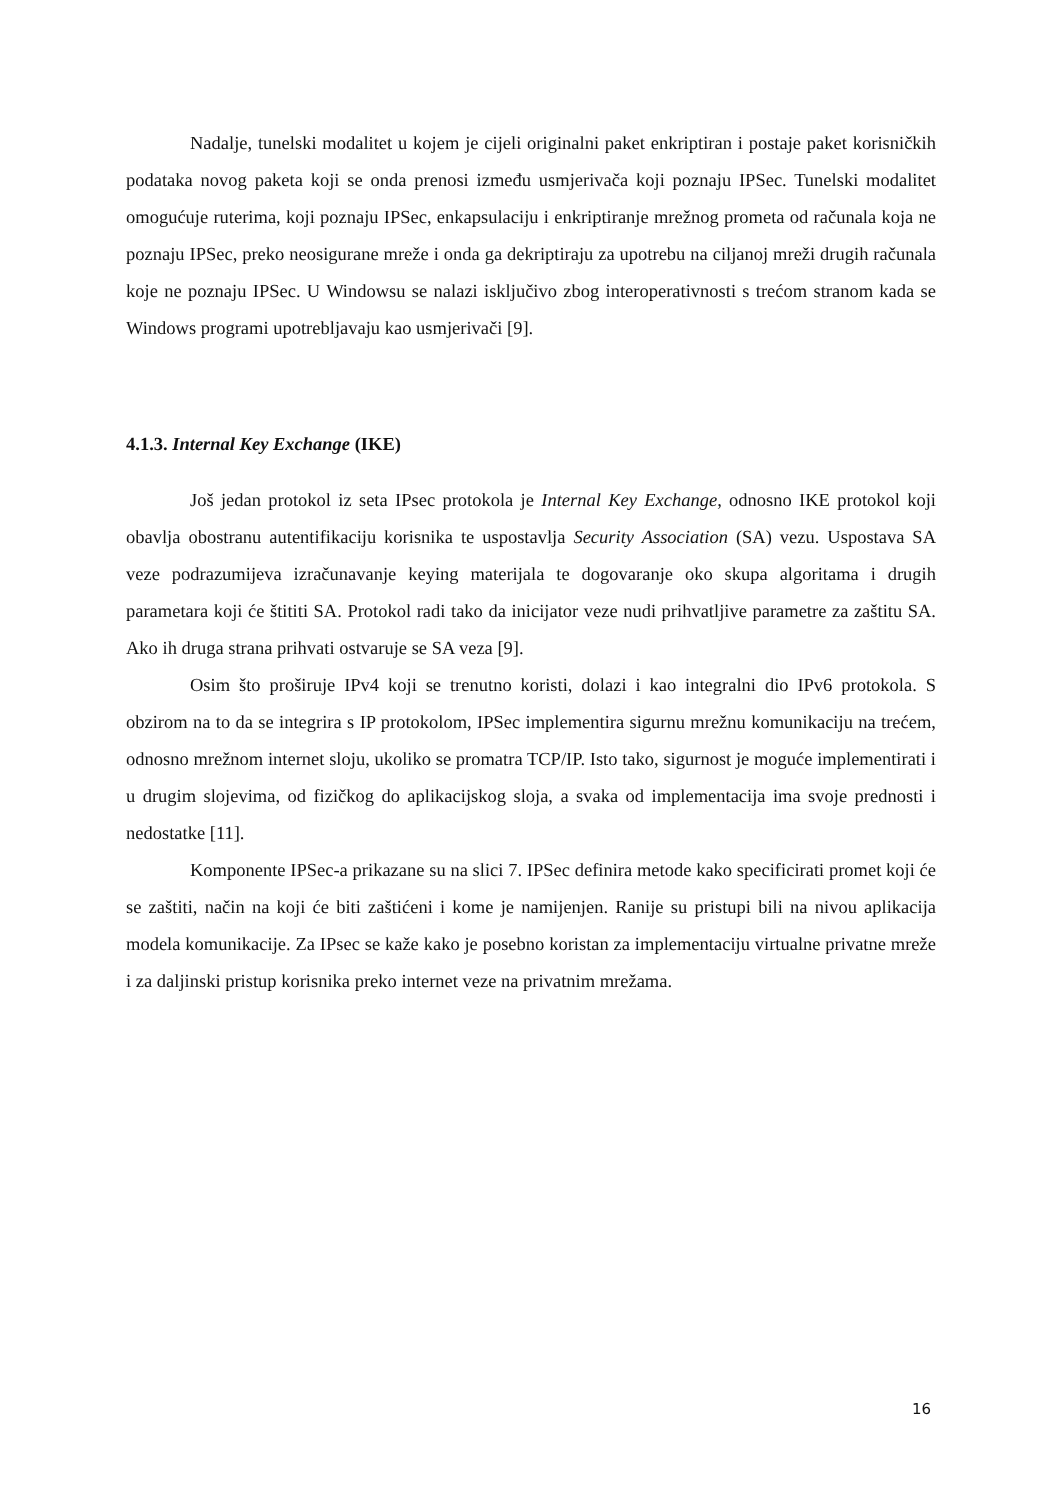Nadalje, tunelski modalitet u kojem je cijeli originalni paket enkriptiran i postaje paket korisničkih podataka novog paketa koji se onda prenosi između usmjerivača koji poznaju IPSec. Tunelski modalitet omogućuje ruterima, koji poznaju IPSec, enkapsulaciju i enkriptiranje mrežnog prometa od računala koja ne poznaju IPSec, preko neosigurane mreže i onda ga dekriptiraju za upotrebu na ciljanoj mreži drugih računala koje ne poznaju IPSec. U Windowsu se nalazi isključivo zbog interoperativnosti s trećom stranom kada se Windows programi upotrebljavaju kao usmjerivači [9].
4.1.3. Internal Key Exchange (IKE)
Još jedan protokol iz seta IPsec protokola je Internal Key Exchange, odnosno IKE protokol koji obavlja obostranu autentifikaciju korisnika te uspostavlja Security Association (SA) vezu. Uspostava SA veze podrazumijeva izračunavanje keying materijala te dogovaranje oko skupa algoritama i drugih parametara koji će štititi SA. Protokol radi tako da inicijator veze nudi prihvatljive parametre za zaštitu SA. Ako ih druga strana prihvati ostvaruje se SA veza [9].
Osim što proširuje IPv4 koji se trenutno koristi, dolazi i kao integralni dio IPv6 protokola. S obzirom na to da se integrira s IP protokolom, IPSec implementira sigurnu mrežnu komunikaciju na trećem, odnosno mrežnom internet sloju, ukoliko se promatra TCP/IP. Isto tako, sigurnost je moguće implementirati i u drugim slojevima, od fizičkog do aplikacijskog sloja, a svaka od implementacija ima svoje prednosti i nedostatke [11].
Komponente IPSec-a prikazane su na slici 7. IPSec definira metode kako specificirati promet koji će se zaštiti, način na koji će biti zaštićeni i kome je namijenjen. Ranije su pristupi bili na nivou aplikacija modela komunikacije. Za IPsec se kaže kako je posebno koristan za implementaciju virtualne privatne mreže i za daljinski pristup korisnika preko internet veze na privatnim mrežama.
16